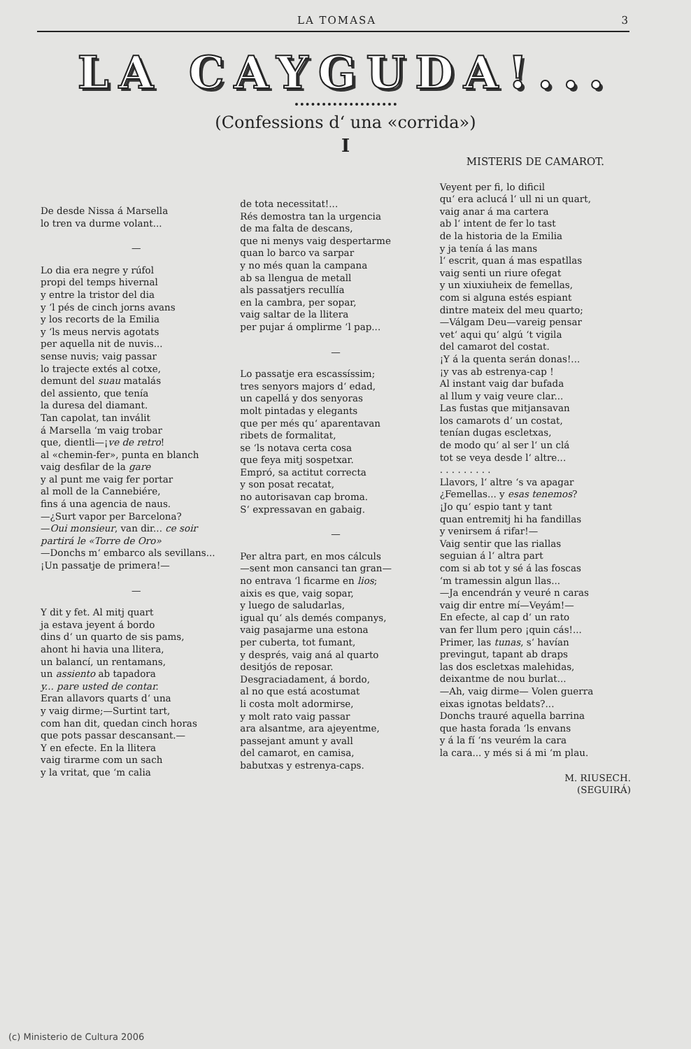LA TOMASA 3
LA CAYGUDA!...
(Confessions d‘ una «corrida»)
I
De desde Nissa á Marsella
lo tren va durme volant...
—
Lo dia era negre y rúfol
propi del temps hivernal
y entre la tristor del dia
y ‘l pés de cinch jorns avans
y los recorts de la Emilia
y ‘ls meus nervis agotats
per aquella nit de nuvis...
sense nuvis; vaig passar
lo trajecte extés al cotxe,
demunt del suau matalás
del assiento, que tenía
la duresa del diamant.
Tan capolat, tan inválit
á Marsella ‘m vaig trobar
que, dientli—¡ve de retro!
al «chemin-fer», punta en blanch
vaig desfilar de la gare
y al punt me vaig fer portar
al moll de la Cannebiére,
fins á una agencia de naus.
—¿Surt vapor per Barcelona?
—Oui monsieur, van dir... ce soir
partirá le «Torre de Oro»
—Donchs m‘ embarco als sevillans...
¡Un passatje de primera!—
—
Y dit y fet. Al mitj quart
ja estava jeyent á bordo
dins d‘ un quarto de sis pams,
ahont hi havia una llitera,
un balancí, un rentamans,
un assiento ab tapadora
y... pare usted de contar.
Eran allavors quarts d‘ una
y vaig dirme;—Surtint tart,
com han dit, quedan cinch horas
que pots passar descansant.—
Y en efecte. En la llitera
vaig tirarme com un sach
y la vritat, que ‘m calia
de tota necessitat!...
Rés demostra tan la urgencia
de ma falta de descans,
que ni menys vaig despertarme
quan lo barco va sarpar
y no més quan la campana
ab sa llengua de metall
als passatjers recullía
en la cambra, per sopar,
vaig saltar de la llitera
per pujar á omplirme ‘l pap...
—
Lo passatje era escassíssim;
tres senyors majors d‘ edad,
un capellá y dos senyoras
molt pintadas y elegants
que per més qu‘ aparentavan
ribets de formalitat,
se ‘ls notava certa cosa
que feya mitj sospetxar.
Empró, sa actitut correcta
y son posat recatat,
no autorisavan cap broma.
S‘ expressavan en gabaig.
—
Per altra part, en mos cálculs
—sent mon cansanci tan gran—
no entrava ‘l ficarme en lios;
aixis es que, vaig sopar,
y luego de saludarlas,
igual qu‘ als demés companys,
vaig pasajarme una estona
per cuberta, tot fumant,
y després, vaig aná al quarto
desitjós de reposar.
Desgraciadament, á bordo,
al no que está acostumat
li costa molt adormirse,
y molt rato vaig passar
ara alsantme, ara ajeyentme,
passejant amunt y avall
del camarot, en camisa,
babutxas y estrenya-caps.
MISTERIS DE CAMAROT.
Veyent per fi, lo dificil
qu‘ era aclucá l‘ ull ni un quart,
vaig anar á ma cartera
ab l‘ intent de fer lo tast
de la historia de la Emilia
y ja tenía á las mans
l‘ escrit, quan á mas espatllas
vaig senti un riure ofegat
y un xiuxiuheix de femellas,
com si alguna estés espiant
dintre mateix del meu quarto;
—Válgam Deu—vareig pensar
vet‘ aqui qu‘ algú ‘t vigila
del camarot del costat.
¡Y á la quenta serán donas!...
¡y vas ab estrenya-cap !
Al instant vaig dar bufada
al llum y vaig veure clar...
Las fustas que mitjansavan
los camarots d‘ un costat,
tenían dugas escletxas,
de modo qu‘ al ser l‘ un clá
tot se veya desde l‘ altre...
. . . . . . . . .
Llavors, l‘ altre ‘s va apagar
¿Femellas... y esas tenemos?
¡Jo qu‘ espio tant y tant
quan entremitj hi ha fandillas
y venirsem á rifar!—
Vaig sentir que las riallas
seguian á l‘ altra part
com si ab tot y sé á las foscas
‘m tramessin algun llas...
—Ja encendrán y veuré n caras
vaig dir entre mí—Veyám!—
En efecte, al cap d‘ un rato
van fer llum pero ¡quin cás!...
Primer, las tunas, s‘ havían
previngut, tapant ab draps
las dos escletxas malehidas,
deixantme de nou burlat...
—Ah, vaig dirme— Volen guerra
eixas ignotas beldats?...
Donchs trauré aquella barrina
que hasta forada ‘ls envans
y á la fí ‘ns veurém la cara
la cara... y més si á mi ‘m plau.
M. RIUSECH.
(SEGUIRÁ)
(c) Ministerio de Cultura 2006